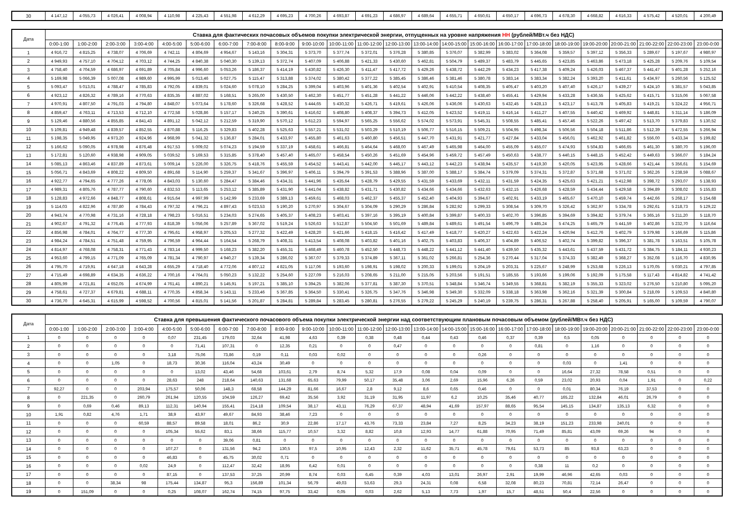| 30 | 4 147,12 | 4 055,73 | 4 026,41 | 4 008,94 | 4 110,98 | 4 225,43 | 4 551,98 | 4 612,29 | 4 695,23 | 4 700,26 | 4 693,87 | 4 691,23 | 4 686,97 | 4 689,64 | 4 655,71 | 4 650,61 | 4 650,17 | 4 696,73 | 4 678,30 | 4 668,82 | 4 616,33 | 4 575,42 | 4 520,01 | 4 200,49 |
| Дата | Ставка для фактических почасовых объемов покупки электрической энергии, отпущенных на уровне напряжения НН (рублей/МВт.ч без НДС) | | | | | | | | | | | | | | | | | | | | | | | |
| --- | --- | --- | --- | --- | --- | --- | --- | --- | --- | --- | --- | --- | --- | --- | --- | --- | --- | --- | --- | --- | --- | --- | --- | --- |
| | 0:00-1:00 | 1:00-2:00 | 2:00-3:00 | 3:00-4:00 | 4:00-5:00 | 5:00-6:00 | 6:00-7:00 | 7:00-8:00 | 8:00-9:00 | 9:00-10:00 | 10:00-11:00 | 11:00-12:00 | 12:00-13:00 | 13:00-14:00 | 14:00-15:00 | 15:00-16:00 | 16:00-17:00 | 17:00-18:00 | 18:00-19:00 | 19:00-20:00 | 20:00-21:00 | 21:00-22:00 | 22:00-23:00 | 23:00-0:00 |
| 1 | 4 916,72 | 4 815,25 | 4 738,07 | 4 706,69 | 4 742,11 | 4 804,69 | 4 954,67 | 5 143,16 | 5 304,31 | 5 373,70 | 5 377,74 | 5 372,01 | 5 376,28 | 5 380,85 | 5 376,07 | 5 382,99 | 5 383,02 | 5 364,08 | 5 359,57 | 5 397,12 | 5 356,33 | 5 289,67 | 5 197,67 | 4 980,97 |
| 2 | 4 949,93 | 4 757,10 | 4 704,12 | 4 703,12 | 4 744,25 | 4 840,38 | 5 040,30 | 5 139,13 | 5 372,74 | 5 407,09 | 5 406,88 | 5 421,33 | 5 430,60 | 5 462,81 | 5 504,79 | 5 489,37 | 5 483,79 | 5 445,65 | 5 423,85 | 5 463,86 | 5 473,18 | 5 425,28 | 5 209,76 | 5 109,54 |
| 3 | 4 758,40 | 4 704,59 | 4 686,97 | 4 691,89 | 4 705,84 | 4 996,60 | 5 053,26 | 5 186,37 | 5 414,19 | 5 430,82 | 5 426,30 | 5 411,47 | 5 417,72 | 5 429,26 | 5 438,72 | 5 442,29 | 5 434,23 | 5 417,38 | 5 409,24 | 5 426,03 | 5 467,37 | 5 441,47 | 5 401,28 | 5 252,16 |
| 4 | 5 169,98 | 5 066,39 | 5 007,08 | 4 989,60 | 4 995,99 | 5 013,46 | 5 027,75 | 5 115,47 | 5 313,88 | 5 374,02 | 5 380,42 | 5 377,22 | 5 385,45 | 5 386,46 | 5 381,46 | 5 380,78 | 5 383,14 | 5 383,34 | 5 382,24 | 5 393,20 | 5 411,61 | 5 434,97 | 5 260,56 | 5 125,52 |
| 5 | 5 093,47 | 5 013,01 | 4 788,47 | 4 785,83 | 4 792,05 | 4 839,01 | 5 024,60 | 5 078,10 | 5 284,25 | 5 399,04 | 5 403,96 | 5 401,36 | 5 402,54 | 5 402,91 | 5 410,54 | 5 408,35 | 5 405,47 | 5 403,20 | 5 407,40 | 5 426,17 | 5 439,27 | 5 424,10 | 5 381,57 | 5 043,85 |
| 6 | 4 923,12 | 4 826,32 | 4 789,16 | 4 770,63 | 4 835,35 | 4 887,02 | 5 168,51 | 5 265,00 | 5 430,50 | 5 462,30 | 5 451,77 | 5 451,28 | 5 441,22 | 5 446,06 | 5 442,22 | 5 438,40 | 5 455,41 | 5 429,94 | 5 433,28 | 5 436,55 | 5 425,62 | 5 415,71 | 5 315,06 | 5 067,58 |
| 7 | 4 970,91 | 4 807,50 | 4 791,03 | 4 794,80 | 4 848,07 | 5 073,64 | 5 178,60 | 5 326,68 | 5 428,52 | 5 444,65 | 5 430,32 | 5 426,71 | 5 419,61 | 5 426,06 | 5 436,06 | 5 430,63 | 5 432,45 | 5 428,13 | 5 423,17 | 5 413,78 | 5 405,83 | 5 419,21 | 5 324,22 | 4 956,71 |
| 8 | 4 859,47 | 4 763,11 | 4 713,53 | 4 712,10 | 4 772,58 | 5 028,86 | 5 157,17 | 5 240,25 | 5 390,61 | 5 416,62 | 5 408,80 | 5 408,37 | 5 394,73 | 5 412,05 | 5 423,52 | 5 419,11 | 5 416,14 | 5 411,27 | 5 407,55 | 5 440,42 | 5 469,92 | 5 448,81 | 5 311,14 | 5 186,09 |
| 9 | 5 129,46 | 4 880,56 | 4 855,85 | 4 841,43 | 4 891,12 | 5 042,12 | 5 212,59 | 5 319,90 | 5 570,12 | 5 612,23 | 5 594,97 | 5 565,25 | 5 556,62 | 5 574,02 | 5 573,91 | 5 545,31 | 5 508,55 | 5 485,41 | 5 457,46 | 5 522,26 | 5 497,42 | 5 513,70 | 5 379,83 | 5 130,52 |
| 10 | 5 109,81 | 4 949,48 | 4 839,57 | 4 852,55 | 4 870,88 | 5 116,25 | 5 329,83 | 5 402,28 | 5 525,63 | 5 557,21 | 5 531,02 | 5 503,29 | 5 510,19 | 5 506,77 | 5 516,15 | 5 509,21 | 5 504,95 | 5 498,34 | 5 506,56 | 5 504,18 | 5 511,86 | 5 512,39 | 5 472,55 | 5 266,94 |
| 11 | 5 198,35 | 5 049,95 | 4 973,20 | 4 924,96 | 4 968,99 | 5 041,32 | 5 136,87 | 5 284,01 | 5 433,97 | 5 455,80 | 5 461,63 | 5 460,80 | 5 456,51 | 5 447,70 | 5 431,91 | 5 421,77 | 5 427,84 | 5 433,04 | 5 456,01 | 5 462,92 | 5 461,82 | 5 556,00 | 5 433,34 | 5 199,82 |
| 12 | 5 166,62 | 5 090,05 | 4 978,98 | 4 876,48 | 4 917,53 | 5 009,02 | 5 074,23 | 5 194,59 | 5 337,19 | 5 458,61 | 5 466,81 | 5 464,64 | 5 468,00 | 5 467,49 | 5 465,98 | 5 464,00 | 5 455,09 | 5 455,07 | 5 474,93 | 5 504,83 | 5 466,65 | 5 461,30 | 5 380,70 | 5 196,00 |
| 13 | 5 172,81 | 5 120,60 | 4 938,98 | 4 909,05 | 5 039,52 | 5 169,53 | 5 315,85 | 5 378,40 | 5 457,40 | 5 465,07 | 5 458,54 | 5 450,26 | 5 451,69 | 5 454,96 | 5 459,72 | 5 457,49 | 5 450,63 | 5 438,77 | 5 440,15 | 5 448,15 | 5 452,42 | 5 449,63 | 5 366,07 | 5 184,24 |
| 14 | 5 085,13 | 4 863,46 | 4 837,89 | 4 873,61 | 5 009,14 | 5 226,00 | 5 326,75 | 5 418,76 | 5 455,59 | 5 454,52 | 5 443,41 | 5 442,00 | 5 445,17 | 5 443,12 | 5 442,23 | 5 438,94 | 5 435,57 | 5 419,30 | 5 420,05 | 5 423,95 | 5 428,66 | 5 421,44 | 5 356,61 | 5 154,69 |
| 15 | 5 056,71 | 4 843,69 | 4 808,22 | 4 809,50 | 4 891,68 | 5 114,90 | 5 259,37 | 5 341,67 | 5 396,97 | 5 406,11 | 5 394,79 | 5 391,53 | 5 388,96 | 5 387,00 | 5 388,17 | 5 384,74 | 5 379,09 | 5 374,31 | 5 372,87 | 5 371,68 | 5 371,02 | 5 362,26 | 5 238,59 | 5 088,67 |
| 16 | 4 922,77 | 4 794,65 | 4 777,26 | 4 778,06 | 4 843,03 | 5 130,60 | 5 284,47 | 5 384,46 | 5 434,31 | 5 441,96 | 5 435,64 | 5 428,79 | 5 429,55 | 5 431,59 | 5 433,69 | 5 432,11 | 5 431,59 | 5 424,35 | 5 425,63 | 5 421,21 | 5 412,98 | 5 398,72 | 5 293,07 | 5 138,93 |
| 17 | 4 989,31 | 4 805,76 | 4 787,77 | 4 790,60 | 4 832,53 | 5 113,65 | 5 253,12 | 5 385,89 | 5 431,90 | 5 441,04 | 5 438,82 | 5 431,71 | 5 430,82 | 5 434,66 | 5 434,66 | 5 432,63 | 5 432,15 | 5 426,68 | 5 428,59 | 5 434,44 | 5 429,58 | 5 394,89 | 5 308,02 | 5 155,83 |
| 18 | 5 128,83 | 4 972,66 | 4 848,77 | 4 808,61 | 4 915,64 | 4 997,99 | 5 142,99 | 5 233,69 | 5 389,13 | 5 459,61 | 5 468,03 | 5 462,37 | 5 455,37 | 5 452,40 | 5 404,93 | 5 394,67 | 5 402,91 | 5 433,19 | 5 465,67 | 5 470,10 | 5 459,74 | 5 442,66 | 5 268,17 | 5 154,68 |
| 19 | 5 114,03 | 4 822,96 | 4 787,80 | 4 784,43 | 4 797,32 | 4 796,21 | 4 897,43 | 5 023,53 | 5 190,20 | 5 270,97 | 5 304,67 | 5 304,09 | 5 290,29 | 5 286,84 | 5 282,92 | 5 299,33 | 5 308,54 | 5 309,70 | 5 326,42 | 5 362,97 | 5 334,78 | 5 292,61 | 5 218,73 | 5 129,22 |
| 20 | 4 943,74 | 4 770,98 | 4 731,16 | 4 728,18 | 4 798,23 | 5 016,51 | 5 234,03 | 5 274,65 | 5 405,37 | 5 408,23 | 5 403,41 | 5 397,16 | 5 395,19 | 5 400,84 | 5 399,87 | 5 400,33 | 5 402,70 | 5 396,85 | 5 394,69 | 5 394,82 | 5 379,74 | 5 365,16 | 5 211,20 | 5 118,70 |
| 21 | 4 902,67 | 4 791,32 | 4 776,45 | 4 777,93 | 4 818,39 | 5 056,06 | 5 257,89 | 5 367,02 | 5 519,24 | 5 526,63 | 5 512,87 | 5 504,50 | 5 501,69 | 5 489,84 | 5 489,61 | 5 491,54 | 5 496,79 | 5 485,24 | 5 474,25 | 5 465,79 | 5 441,59 | 5 402,86 | 5 232,70 | 5 116,64 |
| 22 | 4 856,98 | 4 784,01 | 4 764,77 | 4 777,30 | 4 795,61 | 4 958,97 | 5 205,53 | 5 277,32 | 5 422,49 | 5 428,20 | 5 421,66 | 5 418,15 | 5 416,42 | 5 417,49 | 5 418,77 | 5 420,27 | 5 422,63 | 5 422,24 | 5 420,94 | 5 412,76 | 5 402,79 | 5 379,98 | 5 166,69 | 5 115,86 |
| 23 | 4 984,24 | 4 784,51 | 4 751,48 | 4 759,95 | 4 796,59 | 4 964,44 | 5 164,54 | 5 268,79 | 5 408,31 | 5 413,54 | 5 408,08 | 5 403,82 | 5 401,16 | 5 402,75 | 5 403,83 | 5 406,37 | 5 404,89 | 5 406,52 | 5 402,74 | 5 399,82 | 5 396,37 | 5 381,78 | 5 163,51 | 5 105,78 |
| 24 | 4 814,97 | 4 768,08 | 4 758,31 | 4 771,43 | 4 783,14 | 4 999,50 | 5 168,23 | 5 382,20 | 5 455,31 | 5 468,49 | 5 460,78 | 5 452,50 | 5 448,73 | 5 448,22 | 5 441,12 | 5 441,40 | 5 439,50 | 5 435,32 | 5 443,61 | 5 437,59 | 5 431,72 | 5 384,75 | 5 184,11 | 4 930,23 |
| 25 | 4 953,60 | 4 799,15 | 4 771,09 | 4 765,09 | 4 781,34 | 4 790,97 | 4 940,27 | 5 139,34 | 5 286,02 | 5 367,07 | 5 379,33 | 5 374,89 | 5 367,11 | 5 361,02 | 5 266,81 | 5 254,36 | 5 270,44 | 5 317,04 | 5 374,33 | 5 382,49 | 5 368,27 | 5 352,08 | 5 116,70 | 4 830,95 |
| 26 | 4 795,70 | 4 719,91 | 4 647,18 | 4 643,28 | 4 655,29 | 4 718,40 | 4 772,06 | 4 807,12 | 4 821,05 | 5 117,06 | 5 193,60 | 5 198,91 | 5 198,02 | 5 200,33 | 5 199,01 | 5 204,19 | 5 203,31 | 5 225,67 | 5 248,99 | 5 253,68 | 5 226,13 | 5 170,05 | 5 030,21 | 4 797,85 |
| 27 | 4 715,49 | 4 698,89 | 4 634,35 | 4 636,22 | 4 700,16 | 4 764,01 | 5 050,23 | 5 132,22 | 5 254,60 | 5 227,09 | 5 216,03 | 5 208,65 | 5 211,00 | 5 215,05 | 5 203,56 | 5 191,51 | 5 185,55 | 5 193,66 | 5 199,06 | 5 192,09 | 5 175,58 | 5 117,43 | 4 814,82 | 4 741,42 |
| 28 | 4 805,99 | 4 721,81 | 4 652,05 | 4 674,99 | 4 761,41 | 4 890,21 | 5 145,91 | 5 197,21 | 5 385,10 | 5 394,25 | 5 382,06 | 5 377,81 | 5 387,30 | 5 370,51 | 5 348,84 | 5 346,74 | 5 349,55 | 5 368,81 | 5 382,19 | 5 355,33 | 5 323,02 | 5 276,50 | 5 210,80 | 5 095,20 |
| 29 | 4 758,61 | 4 727,37 | 4 679,81 | 4 688,11 | 4 770,35 | 4 858,34 | 5 143,11 | 5 233,46 | 5 367,85 | 5 364,50 | 5 330,41 | 5 326,75 | 5 347,76 | 5 346,98 | 5 349,30 | 5 332,09 | 5 338,18 | 5 363,98 | 5 362,16 | 5 321,39 | 5 300,84 | 5 218,09 | 5 109,53 | 4 840,80 |
| 30 | 4 736,70 | 4 645,31 | 4 615,99 | 4 598,52 | 4 700,56 | 4 815,01 | 5 141,56 | 5 201,87 | 5 284,81 | 5 289,84 | 5 283,45 | 5 280,81 | 5 276,55 | 5 279,22 | 5 245,29 | 5 240,19 | 5 239,75 | 5 286,31 | 5 267,88 | 5 258,40 | 5 205,91 | 5 165,00 | 5 109,59 | 4 790,07 |
| Дата | Ставка для превышения фактического почасового объема покупки электрической энергии над соответствующим плановым почасовым объемом (рублей/МВт.ч без НДС) | | | | | | | | | | | | | | | | | | | | | | | |
| --- | --- | --- | --- | --- | --- | --- | --- | --- | --- | --- | --- | --- | --- | --- | --- | --- | --- | --- | --- | --- | --- | --- | --- | --- |
| | 0:00-1:00 | 1:00-2:00 | 2:00-3:00 | 3:00-4:00 | 4:00-5:00 | 5:00-6:00 | 6:00-7:00 | 7:00-8:00 | 8:00-9:00 | 9:00-10:00 | 10:00-11:00 | 11:00-12:00 | 12:00-13:00 | 13:00-14:00 | 14:00-15:00 | 15:00-16:00 | 16:00-17:00 | 17:00-18:00 | 18:00-19:00 | 19:00-20:00 | 20:00-21:00 | 21:00-22:00 | 22:00-23:00 | 23:00-0:00 |
| 1 | 0 | 0 | 0 | 0 | 0,07 | 231,45 | 179,03 | 32,64 | 41,98 | 4,63 | 0,39 | 0,38 | 0,48 | 0,44 | 0,43 | 0,46 | 0,37 | 0,39 | 0,5 | 0,05 | 0 | 0 | 0 | 0 |
| 2 | 0 | 0 | 0 | 0 | 0 | 71,41 | 107,31 | 0 | 12,35 | 0,21 | 0 | 0 | 0,47 | 0 | 0 | 0 | 0 | 0,81 | 0 | 1,16 | 0 | 0 | 0 | 0 |
| 3 | 0 | 0 | 0 | 0 | 3,18 | 75,06 | 73,86 | 0,19 | 0,11 | 0,03 | 0,02 | 0 | 0 | 0 | 0 | 0,26 | 0 | 0 | 0 | 0 | 0 | 0 | 0 | 0 |
| 4 | 0 | 0 | 1,05 | 0 | 18,73 | 30,36 | 116,04 | 43,24 | 30,49 | 0 | 0 | 0 | 0 | 0 | 0 | 0 | 0 | 0 | 0,03 | 0 | 1,41 | 0 | 0 | 0 |
| 5 | 0 | 0 | 0 | 0 | 0 | 13,02 | 43,46 | 54,68 | 103,61 | 2,79 | 8,74 | 5,32 | 17,9 | 0,08 | 0,04 | 0,09 | 0 | 0 | 16,64 | 27,32 | 78,58 | 0,51 | 0 | 0 |
| 6 | 0 | 0 | 0 | 0 | 28,63 | 248 | 218,64 | 140,63 | 131,68 | 65,63 | 79,99 | 50,17 | 35,48 | 3,06 | 2,69 | 15,96 | 6,26 | 0,59 | 23,02 | 20,93 | 0,04 | 1,91 | 0 | 0,22 |
| 7 | 92,27 | 0 | 0 | 203,94 | 175,57 | 50,06 | 148,3 | 68,58 | 144,29 | 81,66 | 16,67 | 2,8 | 9,12 | 8,6 | 0,65 | 0,46 | 0 | 0 | 0,01 | 80,34 | 76,19 | 37,53 | 0 | 0 |
| 8 | 0 | 221,35 | 0 | 260,79 | 261,94 | 120,55 | 104,59 | 126,27 | 69,42 | 35,56 | 3,92 | 31,19 | 31,95 | 11,97 | 6,2 | 10,25 | 35,46 | 40,77 | 165,22 | 132,84 | 46,01 | 26,79 | 0 | 0 |
| 9 | 0 | 0,69 | 0,46 | 89,13 | 112,31 | 140,94 | 155,41 | 214,18 | 109,54 | 38,17 | 43,11 | 76,29 | 67,37 | 48,94 | 41,69 | 157,97 | 88,65 | 95,54 | 145,15 | 134,87 | 135,13 | 6,32 | 0 | 0 |
| 10 | 1,91 | 0,82 | 4,76 | 1,71 | 38,9 | 43,97 | 49,67 | 84,93 | 38,46 | 7,23 | 0 | 0 | 0 | 0 | 0 | 0 | 0 | 0 | 0 | 0 | 0 | 0 | 0 | 0 |
| 11 | 0 | 0 | 0 | 60,59 | 88,57 | 89,58 | 18,01 | 86,2 | 30,9 | 22,86 | 17,17 | 43,76 | 73,33 | 23,84 | 7,27 | 8,25 | 34,23 | 38,19 | 151,23 | 233,98 | 240,01 | 0 | 0 | 0 |
| 12 | 0 | 0 | 0 | 0 | 105,34 | 55,62 | 83,1 | 38,66 | 115,77 | 10,57 | 3,32 | 8,82 | 10,8 | 12,93 | 14,77 | 61,88 | 70,95 | 71,49 | 85,81 | 43,09 | 69,26 | 94 | 0 | 0 |
| 13 | 0 | 0 | 0 | 0 | 0 | 0 | 39,06 | 0,81 | 0 | 0 | 0 | 0 | 0 | 0 | 0 | 0 | 0 | 0 | 0 | 0 | 0 | 0 | 0 | 0 |
| 14 | 0 | 0 | 0 | 0 | 107,27 | 0 | 131,56 | 94,2 | 130,5 | 97,5 | 10,95 | 12,43 | 2,32 | 11,62 | 35,71 | 45,78 | 79,61 | 53,73 | 85 | 93,8 | 63,23 | 0 | 0 | 0 |
| 15 | 0 | 0 | 0 | 0 | 46,83 | 0 | 45,75 | 30,02 | 0,71 | 0 | 0 | 0 | 0 | 0 | 0 | 0 | 0 | 0 | 0 | 0 | 0 | 0 | 0 | 0 |
| 16 | 0 | 0 | 0 | 0,02 | 24,9 | 0 | 112,47 | 32,42 | 18,95 | 6,42 | 0,01 | 0 | 0 | 0 | 0 | 0 | 0 | 0,38 | 11 | 0,2 | 0 | 0 | 0 | 0 |
| 17 | 0 | 0 | 0 | 0 | 87,15 | 0 | 137,53 | 37,25 | 20,99 | 8,74 | 0,03 | 6,45 | 0,39 | 4,03 | 13,01 | 26,97 | 2,91 | 19,99 | 46,96 | 42,65 | 0,03 | 0 | 0 | 0 |
| 18 | 0 | 0 | 38,34 | 98 | 175,44 | 134,87 | 95,3 | 156,89 | 101,34 | 56,79 | 49,03 | 53,63 | 29,3 | 24,31 | 0,08 | 6,58 | 32,08 | 80,23 | 70,81 | 72,14 | 26,47 | 0 | 0 | 0 |
| 19 | 0 | 151,09 | 0 | 0 | 0,25 | 108,07 | 162,74 | 74,15 | 97,75 | 33,42 | 0,05 | 0,03 | 2,62 | 5,13 | 7,73 | 1,97 | 15,7 | 48,51 | 50,4 | 22,56 | 0 | 0 | 0 | 0 |